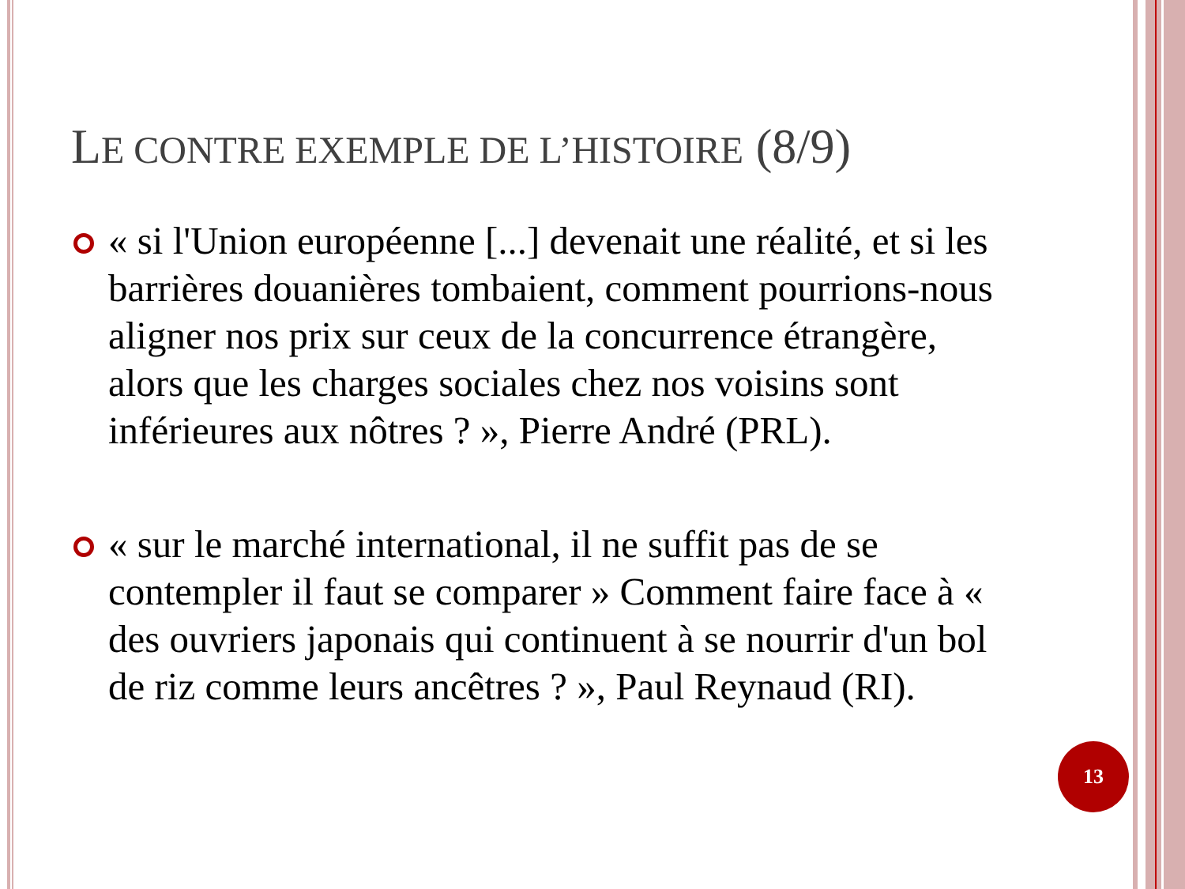LE CONTRE EXEMPLE DE L’HISTOIRE (8/9)
« si l'Union européenne [...] devenait une réalité, et si les barrières douanières tombaient, comment pourrions-nous aligner nos prix sur ceux de la concurrence étrangère, alors que les charges sociales chez nos voisins sont inférieures aux nôtres ? », Pierre André (PRL).
« sur le marché international, il ne suffit pas de se contempler il faut se comparer » Comment faire face à « des ouvriers japonais qui continuent à se nourrir d'un bol de riz comme leurs ancêtres ? », Paul Reynaud (RI).
13